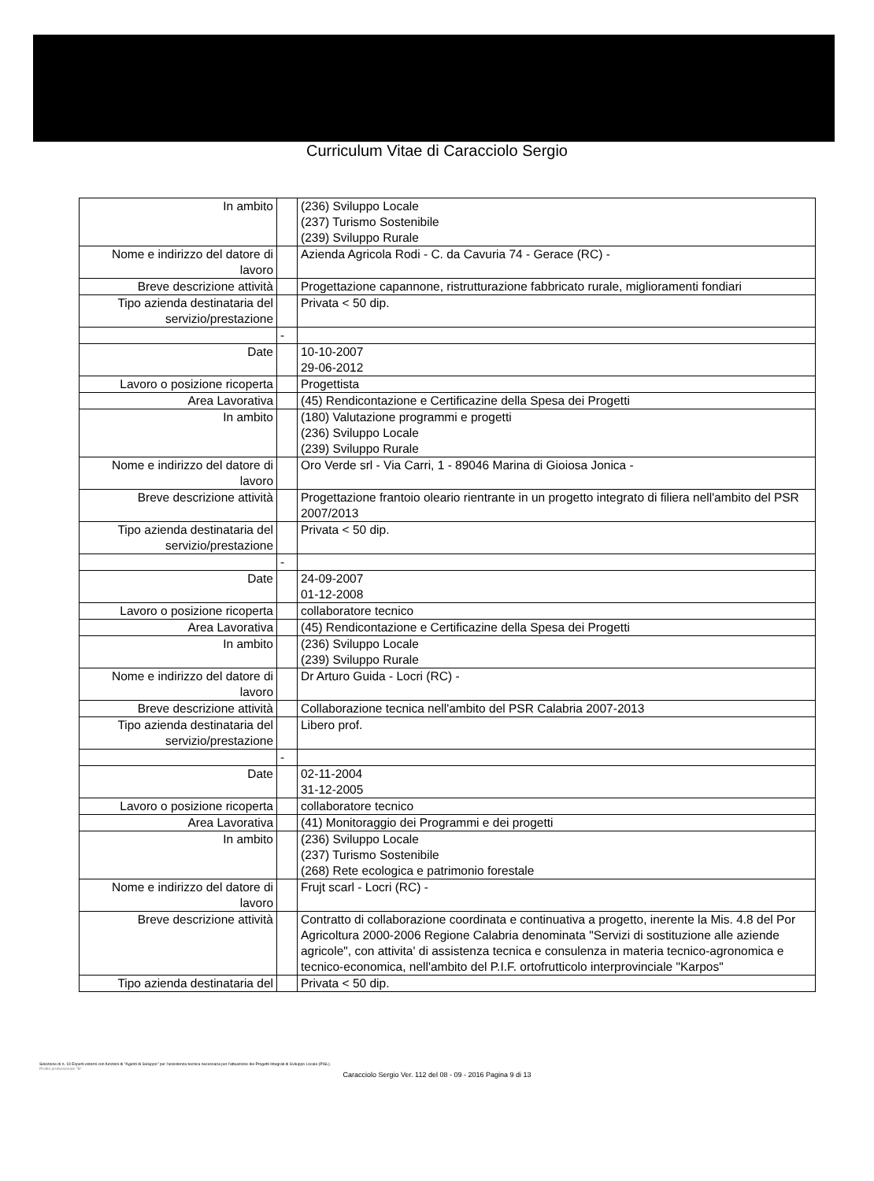Curriculum Vitae di Caracciolo Sergio
| In ambito | | (236) Sviluppo Locale (237) Turismo Sostenibile (239) Sviluppo Rurale |
| Nome e indirizzo del datore di lavoro | | Azienda Agricola Rodi - C. da Cavuria 74 - Gerace (RC) - |
| Breve descrizione attività | | Progettazione capannone, ristrutturazione fabbricato rurale, miglioramenti fondiari |
| Tipo azienda destinataria del servizio/prestazione | | Privata < 50 dip. |
| | - | |
| Date | | 10-10-2007 29-06-2012 |
| Lavoro o posizione ricoperta | | Progettista |
| Area Lavorativa | | (45) Rendicontazione e Certificazine della Spesa dei Progetti |
| In ambito | | (180) Valutazione programmi e progetti (236) Sviluppo Locale (239) Sviluppo Rurale |
| Nome e indirizzo del datore di lavoro | | Oro Verde srl - Via Carri, 1 - 89046 Marina di Gioiosa Jonica - |
| Breve descrizione attività | | Progettazione frantoio oleario rientrante in un progetto integrato di filiera nell'ambito del PSR 2007/2013 |
| Tipo azienda destinataria del servizio/prestazione | | Privata < 50 dip. |
| | - | |
| Date | | 24-09-2007 01-12-2008 |
| Lavoro o posizione ricoperta | | collaboratore tecnico |
| Area Lavorativa | | (45) Rendicontazione e Certificazine della Spesa dei Progetti |
| In ambito | | (236) Sviluppo Locale (239) Sviluppo Rurale |
| Nome e indirizzo del datore di lavoro | | Dr Arturo Guida - Locri (RC) - |
| Breve descrizione attività | | Collaborazione tecnica nell'ambito del PSR Calabria 2007-2013 |
| Tipo azienda destinataria del servizio/prestazione | | Libero prof. |
| | - | |
| Date | | 02-11-2004 31-12-2005 |
| Lavoro o posizione ricoperta | | collaboratore tecnico |
| Area Lavorativa | | (41) Monitoraggio dei Programmi e dei progetti |
| In ambito | | (236) Sviluppo Locale (237) Turismo Sostenibile (268) Rete ecologica e patrimonio forestale |
| Nome e indirizzo del datore di lavoro | | Frujt scarl - Locri (RC) - |
| Breve descrizione attività | | Contratto di collaborazione coordinata e continuativa a progetto, inerente la Mis. 4.8 del Por Agricoltura 2000-2006 Regione Calabria denominata "Servizi di sostituzione alle aziende agricole", con attivita' di assistenza tecnica e consulenza in materia tecnico-agronomica e tecnico-economica, nell'ambito del P.I.F. ortofrutticolo interprovinciale "Karpos" |
| Tipo azienda destinataria del | | Privata < 50 dip. |
Selezione di n. 19 Esperti esterni con funzioni di "Agenti di Sviluppo" per l'assistenza tecnica necessaria per l'attuazione dei Progetti Integrati di Sviluppo Locale (PISL).
Profilo professionale "B"
Caracciolo Sergio Ver. 112 del 08 - 09 - 2016 Pagina 9 di 13